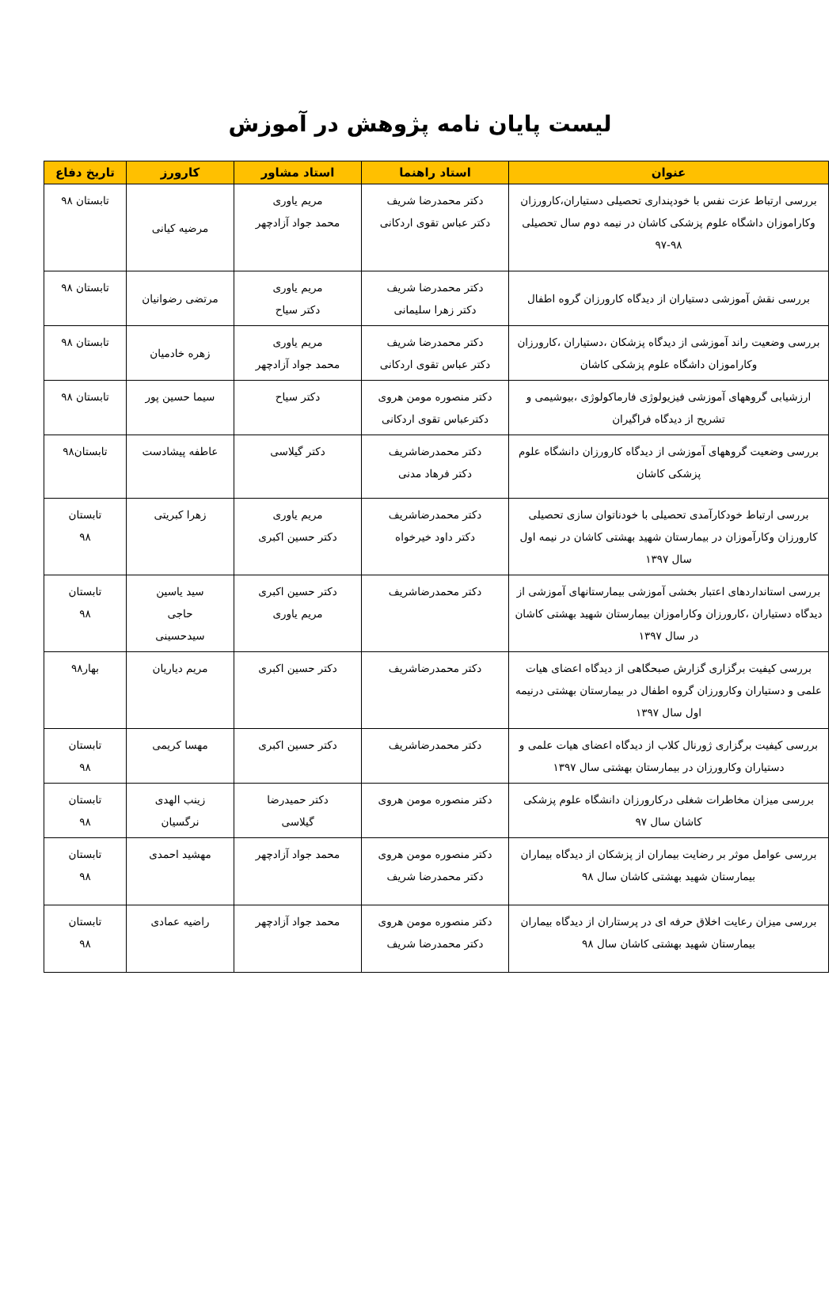لیست پایان نامه پژوهش در آموزش
| عنوان | استاد راهنما | استاد مشاور | کارورز | تاریخ دفاع |
| --- | --- | --- | --- | --- |
| بررسی ارتباط عزت نفس با خودپنداری تحصیلی دستیاران،کارورزان وکاراموزان داشگاه علوم پزشکی کاشان در نیمه دوم سال تحصیلی ۹۸-۹۷ | دکتر محمدرضا شریف دکتر عباس تقوی اردکانی | مریم یاوری محمد جواد آزادچهر | مرضیه کیانی | تابستان ۹۸ |
| بررسی نقش آموزشی دستیاران از دیدگاه کارورزان گروه اطفال | دکتر محمدرضا شریف دکتر زهرا سلیمانی | مریم یاوری دکتر سیاح | مرتضی رضوانیان | تابستان ۹۸ |
| بررسی وضعیت راند آموزشی از دیدگاه پزشکان ،دستیاران ،کارورزان وکاراموزان داشگاه علوم پزشکی کاشان | دکتر محمدرضا شریف دکتر عباس تقوی اردکانی | مریم یاوری محمد جواد آزادچهر | زهره خادمیان | تابستان ۹۸ |
| ارزشیابی گروههای آموزشی فیزیولوژی فارماکولوژی ،بیوشیمی و تشریح از دیدگاه فراگیران | دکتر منصوره مومن هروی دکترعباس تقوی اردکانی | دکتر سیاح | سیما حسین پور | تابستان ۹۸ |
| بررسی وضعیت گروههای آموزشی از دیدگاه کارورزان دانشگاه علوم پزشکی کاشان | دکتر محمدرضاشریف دکتر فرهاد مدنی | دکتر گیلاسی | عاطفه پیشادست | تابستان۹۸ |
| بررسی ارتباط خودکارآمدی تحصیلی با خودناتوان سازی تحصیلی کارورزان وکارآموزان در بیمارستان شهید بهشتی کاشان در نیمه اول سال ۱۳۹۷ | دکتر محمدرضاشریف دکتر داود خیرخواه | مریم یاوری دکتر حسین اکبری | زهرا کبریتی | تابستان ۹۸ |
| بررسی استانداردهای اعتبار بخشی آموزشی بیمارستانهای آموزشی از دیدگاه دستیاران ،کارورزان وکاراموزان بیمارستان شهید بهشتی کاشان در سال ۱۳۹۷ | دکتر محمدرضاشریف | دکتر حسین اکبری مریم یاوری | سید یاسین حاجی سیدحسینی | تابستان ۹۸ |
| بررسی کیفیت برگزاری گزارش صبحگاهی از دیدگاه اعضای هیات علمی و دستیاران وکارورزان گروه اطفال در بیمارستان بهشتی درنیمه اول سال ۱۳۹۷ | دکتر محمدرضاشریف | دکتر حسین اکبری | مریم دیاریان | بهار۹۸ |
| بررسی کیفیت برگزاری ژورنال کلاب از دیدگاه اعضای هیات علمی و دستیاران وکارورزان در بیمارستان بهشتی سال ۱۳۹۷ | دکتر محمدرضاشریف | دکتر حسین اکبری | مهسا کریمی | تابستان ۹۸ |
| بررسی میزان مخاطرات شغلی درکارورزان دانشگاه علوم پزشکی کاشان سال ۹۷ | دکتر منصوره مومن هروی | دکتر حمیدرضا گیلاسی | زینب الهدی نرگسیان | تابستان ۹۸ |
| بررسی عوامل موثر بر رضایت بیماران از پزشکان از دیدگاه بیماران بیمارستان شهید بهشتی کاشان سال ۹۸ | دکتر منصوره مومن هروی دکتر محمدرضا شریف | محمد جواد آزادچهر | مهشید احمدی | تابستان ۹۸ |
| بررسی میزان رعایت اخلاق حرفه ای در پرستاران از دیدگاه بیماران بیمارستان شهید بهشتی کاشان سال ۹۸ | دکتر منصوره مومن هروی دکتر محمدرضا شریف | محمد جواد آزادچهر | راضیه عمادی | تابستان ۹۸ |